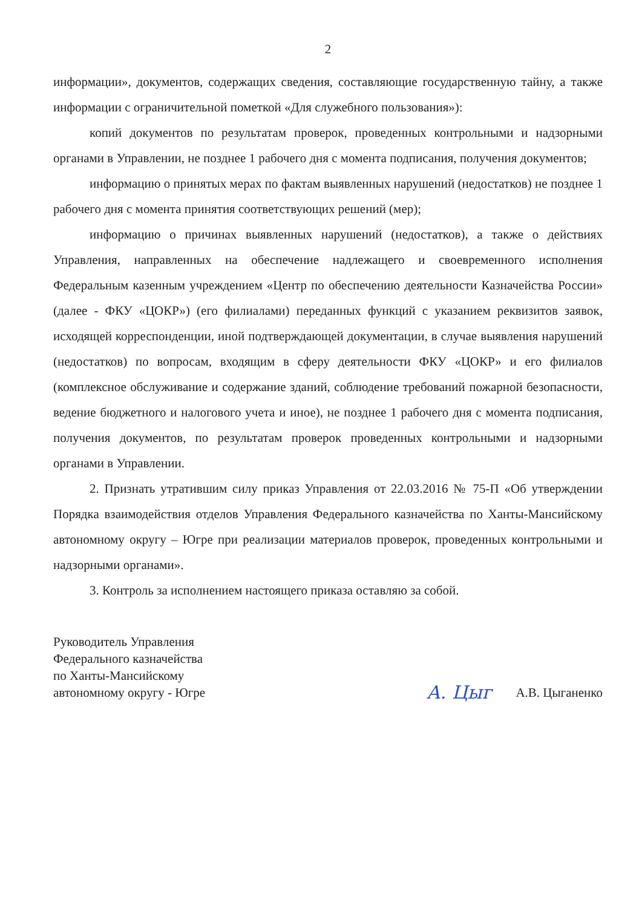2
информации», документов, содержащих сведения, составляющие государственную тайну, а также информации с ограничительной пометкой «Для служебного пользования»):
копий документов по результатам проверок, проведенных контрольными и надзорными органами в Управлении, не позднее 1 рабочего дня с момента подписания, получения документов;
информацию о принятых мерах по фактам выявленных нарушений (недостатков) не позднее 1 рабочего дня с момента принятия соответствующих решений (мер);
информацию о причинах выявленных нарушений (недостатков), а также о действиях Управления, направленных на обеспечение надлежащего и своевременного исполнения Федеральным казенным учреждением «Центр по обеспечению деятельности Казначейства России» (далее - ФКУ «ЦОКР») (его филиалами) переданных функций с указанием реквизитов заявок, исходящей корреспонденции, иной подтверждающей документации, в случае выявления нарушений (недостатков) по вопросам, входящим в сферу деятельности ФКУ «ЦОКР» и его филиалов (комплексное обслуживание и содержание зданий, соблюдение требований пожарной безопасности, ведение бюджетного и налогового учета и иное), не позднее 1 рабочего дня с момента подписания, получения документов, по результатам проверок проведенных контрольными и надзорными органами в Управлении.
2. Признать утратившим силу приказ Управления от 22.03.2016 № 75-П «Об утверждении Порядка взаимодействия отделов Управления Федерального казначейства по Ханты-Мансийскому автономному округу – Югре при реализации материалов проверок, проведенных контрольными и надзорными органами».
3. Контроль за исполнением настоящего приказа оставляю за собой.
Руководитель Управления
Федерального казначейства
по Ханты-Мансийскому
автономному округу - Югре
А. Цыг А.В. Цыганенко